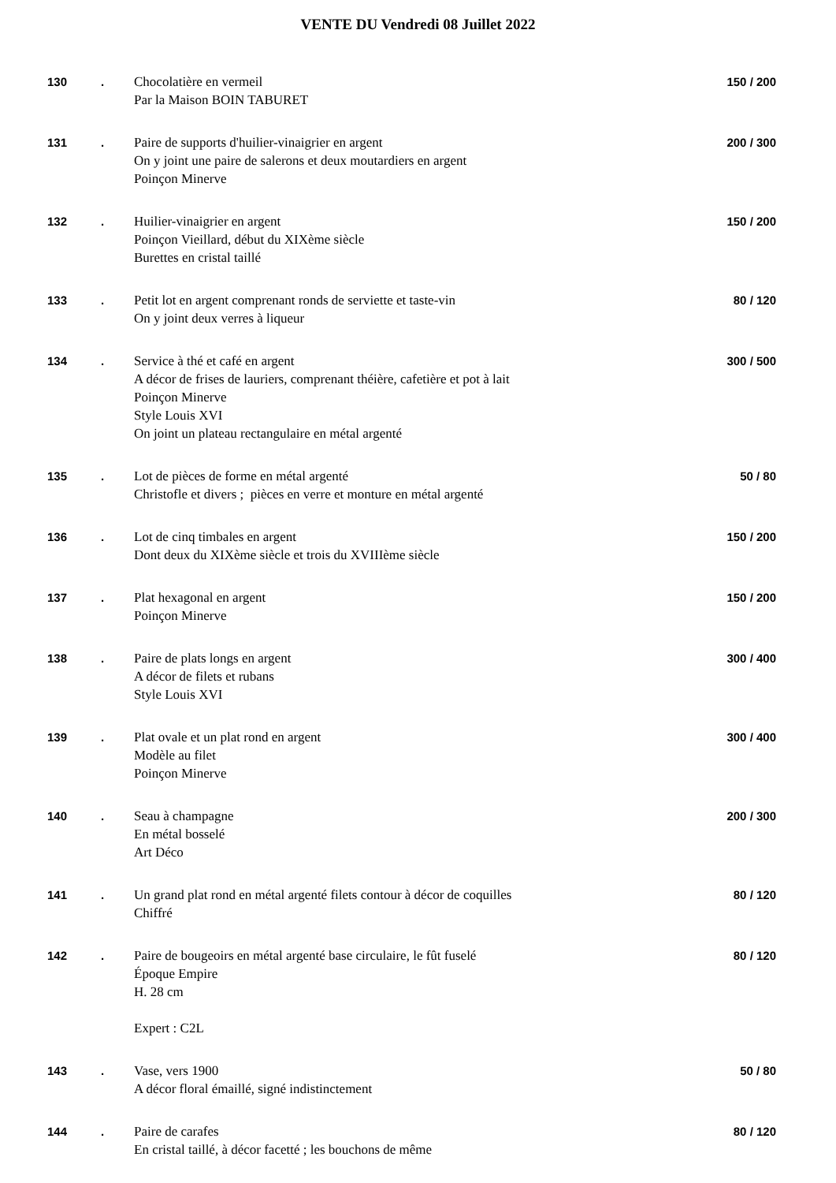VENTE DU Vendredi 08 Juillet 2022
| 130 | . | Chocolatière en vermeil Par la Maison BOIN TABURET | 150 / 200 |
| 131 | . | Paire de supports d'huilier-vinaigrier en argent On y joint une paire de salerons et deux moutardiers en argent Poinçon Minerve | 200 / 300 |
| 132 | . | Huilier-vinaigrier en argent Poinçon Vieillard, début du XIXème siècle Burettes en cristal taillé | 150 / 200 |
| 133 | . | Petit lot en argent comprenant ronds de serviette et taste-vin On y joint deux verres à liqueur | 80 / 120 |
| 134 | . | Service à thé et café en argent A décor de frises de lauriers, comprenant théière, cafetière et pot à lait Poinçon Minerve Style Louis XVI On joint un plateau rectangulaire en métal argenté | 300 / 500 |
| 135 | . | Lot de pièces de forme en métal argenté Christofle et divers ; pièces en verre et monture en métal argenté | 50 / 80 |
| 136 | . | Lot de cinq timbales en argent Dont deux du XIXème siècle et trois du XVIIIème siècle | 150 / 200 |
| 137 | . | Plat hexagonal en argent Poinçon Minerve | 150 / 200 |
| 138 | . | Paire de plats longs en argent A décor de filets et rubans Style Louis XVI | 300 / 400 |
| 139 | . | Plat ovale et un plat rond en argent Modèle au filet Poinçon Minerve | 300 / 400 |
| 140 | . | Seau à champagne En métal bosselé Art Déco | 200 / 300 |
| 141 | . | Un grand plat rond en métal argenté filets contour à décor de coquilles Chiffré | 80 / 120 |
| 142 | . | Paire de bougeoirs en métal argenté base circulaire, le fût fuselé Époque Empire H. 28 cm Expert : C2L | 80 / 120 |
| 143 | . | Vase, vers 1900 A décor floral émaillé, signé indistinctement | 50 / 80 |
| 144 | . | Paire de carafes En cristal taillé, à décor facetté ; les bouchons de même | 80 / 120 |